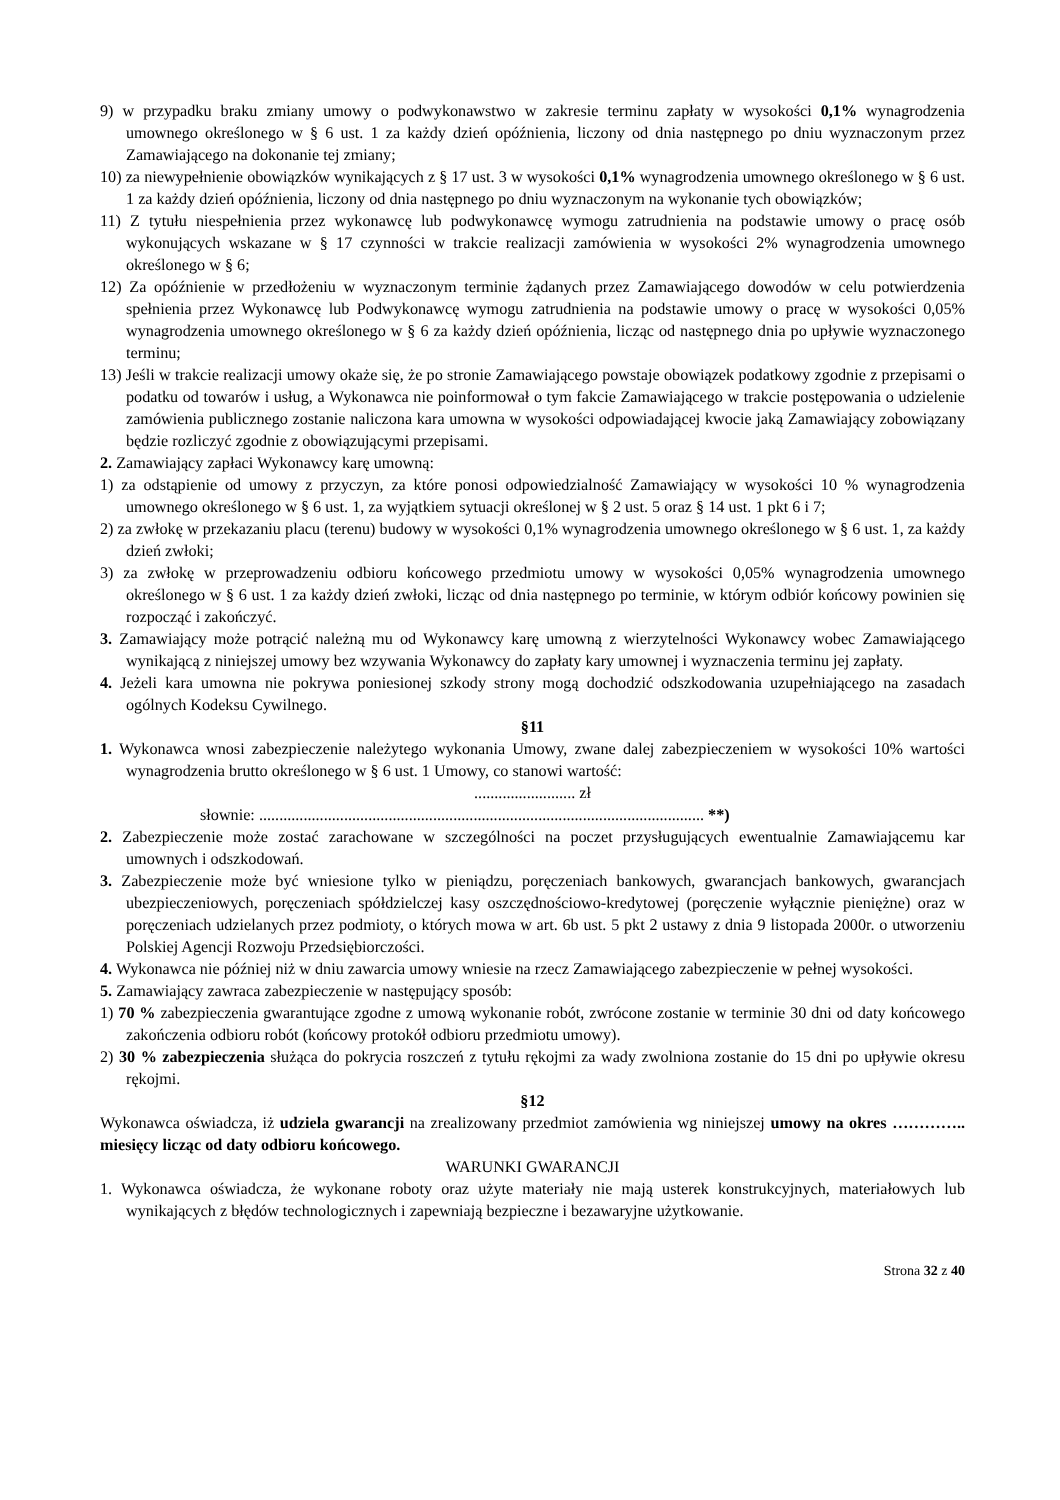9) w przypadku braku zmiany umowy o podwykonawstwo w zakresie terminu zapłaty w wysokości 0,1% wynagrodzenia umownego określonego w § 6 ust. 1 za każdy dzień opóźnienia, liczony od dnia następnego po dniu wyznaczonym przez Zamawiającego na dokonanie tej zmiany;
10) za niewypełnienie obowiązków wynikających z § 17 ust. 3 w wysokości 0,1% wynagrodzenia umownego określonego w § 6 ust. 1 za każdy dzień opóźnienia, liczony od dnia następnego po dniu wyznaczonym na wykonanie tych obowiązków;
11) Z tytułu niespełnienia przez wykonawcę lub podwykonawcę wymogu zatrudnienia na podstawie umowy o pracę osób wykonujących wskazane w § 17 czynności w trakcie realizacji zamówienia w wysokości 2% wynagrodzenia umownego określonego w § 6;
12) Za opóźnienie w przedłożeniu w wyznaczonym terminie żądanych przez Zamawiającego dowodów w celu potwierdzenia spełnienia przez Wykonawcę lub Podwykonawcę wymogu zatrudnienia na podstawie umowy o pracę w wysokości 0,05% wynagrodzenia umownego określonego w § 6 za każdy dzień opóźnienia, licząc od następnego dnia po upływie wyznaczonego terminu;
13) Jeśli w trakcie realizacji umowy okaże się, że po stronie Zamawiającego powstaje obowiązek podatkowy zgodnie z przepisami o podatku od towarów i usług, a Wykonawca nie poinformował o tym fakcie Zamawiającego w trakcie postępowania o udzielenie zamówienia publicznego zostanie naliczona kara umowna w wysokości odpowiadającej kwocie jaką Zamawiający zobowiązany będzie rozliczyć zgodnie z obowiązującymi przepisami.
2. Zamawiający zapłaci Wykonawcy karę umowną:
1) za odstąpienie od umowy z przyczyn, za które ponosi odpowiedzialność Zamawiający w wysokości 10 % wynagrodzenia umownego określonego w § 6 ust. 1, za wyjątkiem sytuacji określonej w § 2 ust. 5 oraz § 14 ust. 1 pkt 6 i 7;
2) za zwłokę w przekazaniu placu (terenu) budowy w wysokości 0,1% wynagrodzenia umownego określonego w § 6 ust. 1, za każdy dzień zwłoki;
3) za zwłokę w przeprowadzeniu odbioru końcowego przedmiotu umowy w wysokości 0,05% wynagrodzenia umownego określonego w § 6 ust. 1 za każdy dzień zwłoki, licząc od dnia następnego po terminie, w którym odbiór końcowy powinien się rozpocząć i zakończyć.
3. Zamawiający może potrącić należną mu od Wykonawcy karę umowną z wierzytelności Wykonawcy wobec Zamawiającego wynikającą z niniejszej umowy bez wzywania Wykonawcy do zapłaty kary umownej i wyznaczenia terminu jej zapłaty.
4. Jeżeli kara umowna nie pokrywa poniesionej szkody strony mogą dochodzić odszkodowania uzupełniającego na zasadach ogólnych Kodeksu Cywilnego.
§11
1. Wykonawca wnosi zabezpieczenie należytego wykonania Umowy, zwane dalej zabezpieczeniem w wysokości 10% wartości wynagrodzenia brutto określonego w § 6 ust. 1 Umowy, co stanowi wartość:
......................... zł
słownie: .............................................................................................................. **)
2. Zabezpieczenie może zostać zarachowane w szczególności na poczet przysługujących ewentualnie Zamawiającemu kar umownych i odszkodowań.
3. Zabezpieczenie może być wniesione tylko w pieniądzu, poręczeniach bankowych, gwarancjach bankowych, gwarancjach ubezpieczeniowych, poręczeniach spółdzielczej kasy oszczędnościowo-kredytowej (poręczenie wyłącznie pieniężne) oraz w poręczeniach udzielanych przez podmioty, o których mowa w art. 6b ust. 5 pkt 2 ustawy z dnia 9 listopada 2000r. o utworzeniu Polskiej Agencji Rozwoju Przedsiębiorczości.
4. Wykonawca nie później niż w dniu zawarcia umowy wniesie na rzecz Zamawiającego zabezpieczenie w pełnej wysokości.
5. Zamawiający zawraca zabezpieczenie w następujący sposób:
1) 70 % zabezpieczenia gwarantujące zgodne z umową wykonanie robót, zwrócone zostanie w terminie 30 dni od daty końcowego zakończenia odbioru robót (końcowy protokół odbioru przedmiotu umowy).
2) 30 % zabezpieczenia służąca do pokrycia roszczeń z tytułu rękojmi za wady zwolniona zostanie do 15 dni po upływie okresu rękojmi.
§12
Wykonawca oświadcza, iż udziela gwarancji na zrealizowany przedmiot zamówienia wg niniejszej umowy na okres ………….. miesięcy licząc od daty odbioru końcowego.
WARUNKI GWARANCJI
1. Wykonawca oświadcza, że wykonane roboty oraz użyte materiały nie mają usterek konstrukcyjnych, materiałowych lub wynikających z błędów technologicznych i zapewniają bezpieczne i bezawaryjne użytkowanie.
Strona 32 z 40